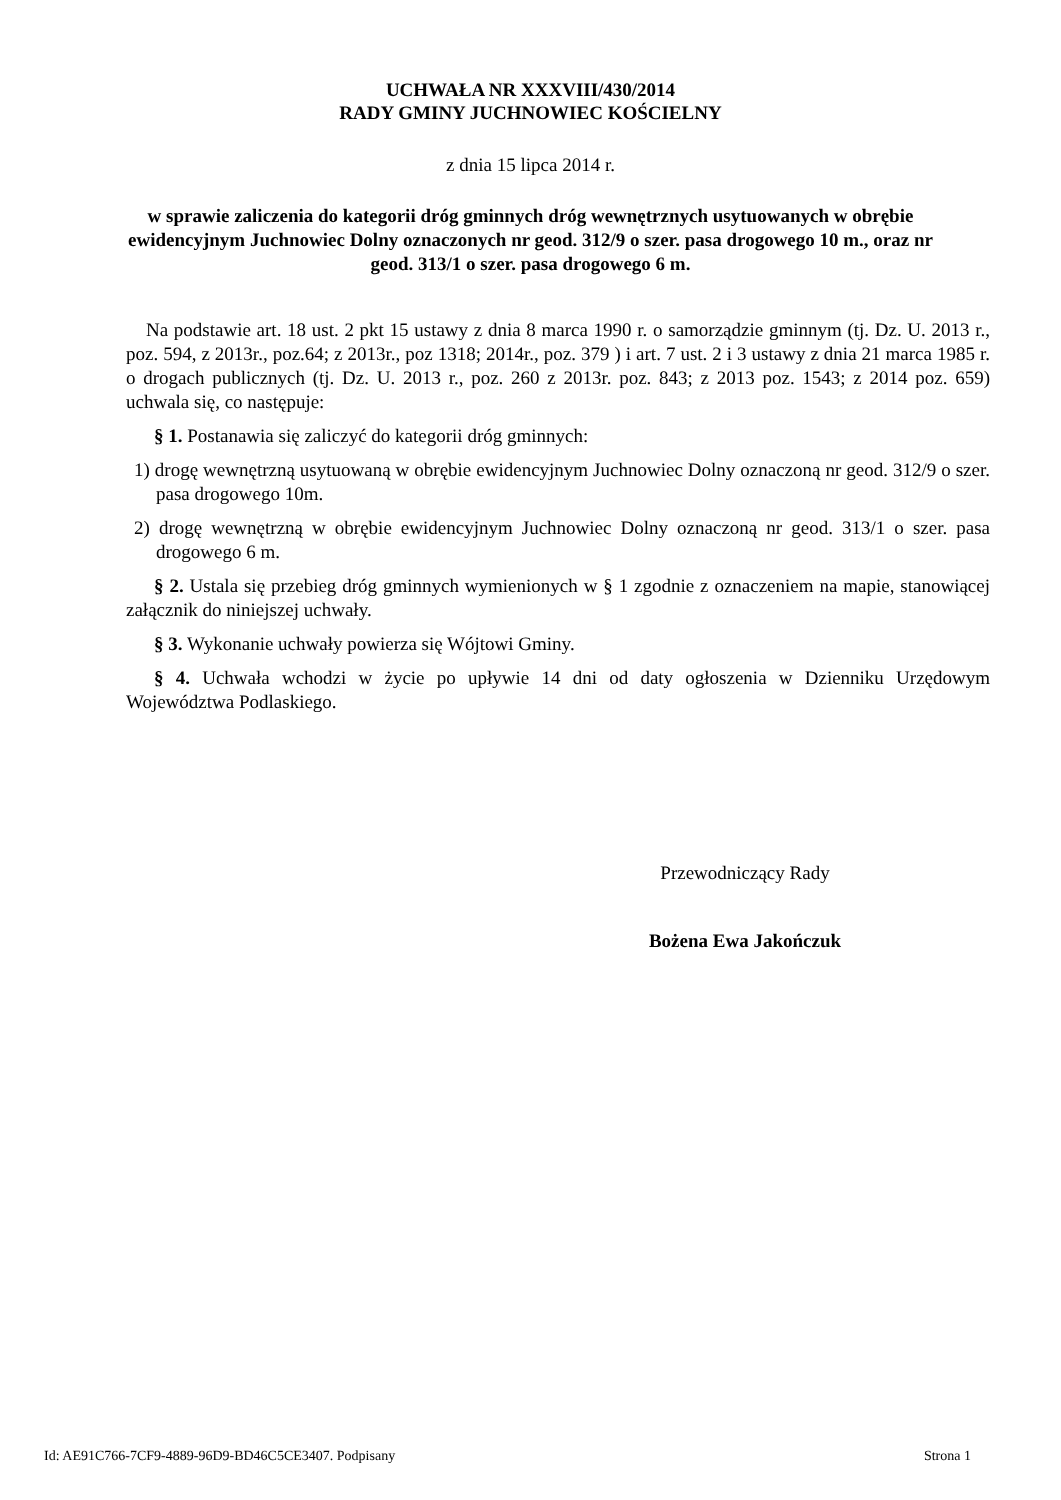UCHWAŁA NR XXXVIII/430/2014
RADY GMINY JUCHNOWIEC KOŚCIELNY
z dnia 15 lipca 2014 r.
w sprawie zaliczenia do kategorii dróg gminnych dróg wewnętrznych usytuowanych w obrębie ewidencyjnym Juchnowiec Dolny oznaczonych nr geod. 312/9 o szer. pasa drogowego 10 m., oraz nr geod. 313/1 o szer. pasa drogowego 6 m.
Na podstawie art. 18 ust. 2 pkt 15 ustawy z dnia 8 marca 1990 r. o samorządzie gminnym (tj. Dz. U. 2013 r., poz. 594, z 2013r., poz.64; z 2013r., poz 1318; 2014r., poz. 379 ) i art. 7 ust. 2 i 3 ustawy z dnia 21 marca 1985 r. o drogach publicznych (tj. Dz. U. 2013 r., poz. 260 z 2013r. poz. 843; z 2013 poz. 1543; z 2014 poz. 659) uchwala się, co następuje:
§ 1. Postanawia się zaliczyć do kategorii dróg gminnych:
1) drogę wewnętrzną usytuowaną w obrębie ewidencyjnym Juchnowiec Dolny oznaczoną nr geod. 312/9 o szer. pasa drogowego 10m.
2) drogę wewnętrzną w obrębie ewidencyjnym Juchnowiec Dolny oznaczoną nr geod. 313/1 o szer. pasa drogowego 6 m.
§ 2. Ustala się przebieg dróg gminnych wymienionych w § 1 zgodnie z oznaczeniem na mapie, stanowiącej załącznik do niniejszej uchwały.
§ 3. Wykonanie uchwały powierza się Wójtowi Gminy.
§ 4. Uchwała wchodzi w życie po upływie 14 dni od daty ogłoszenia w Dzienniku Urzędowym Województwa Podlaskiego.
Przewodniczący Rady
Bożena Ewa Jakończuk
Id: AE91C766-7CF9-4889-96D9-BD46C5CE3407. Podpisany Strona 1